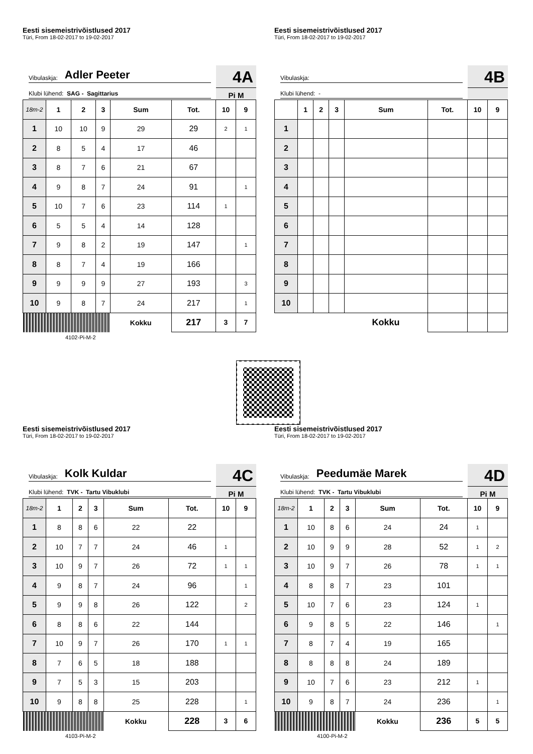Eesti sisemeistrivõistlused 2017
Türi, From 18-02-2017 to 19-02-2017
Vibulaskja: Adler Peeter
Klubi lühend: SAG - Sagittarius
4A
Pi M
| 18m-2 | 1 | 2 | 3 | Sum | Tot. | 10 | 9 |
| 1 | 10 | 10 | 9 | 29 | 29 | 2 | 1 |
| 2 | 8 | 5 | 4 | 17 | 46 | | |
| 3 | 8 | 7 | 6 | 21 | 67 | | |
| 4 | 9 | 8 | 7 | 24 | 91 | | 1 |
| 5 | 10 | 7 | 6 | 23 | 114 | 1 | |
| 6 | 5 | 5 | 4 | 14 | 128 | | |
| 7 | 9 | 8 | 2 | 19 | 147 | | 1 |
| 8 | 8 | 7 | 4 | 19 | 166 | | |
| 9 | 9 | 9 | 9 | 27 | 193 | | 3 |
| 10 | 9 | 8 | 7 | 24 | 217 | | 1 |
| | | | | Kokku | 217 | 3 | 7 |
4102-Pi-M-2
Eesti sisemeistrivõistlused 2017
Türi, From 18-02-2017 to 19-02-2017
Vibulaskja:
Klubi lühend: -
4B
| | 1 | 2 | 3 | Sum | Tot. | 10 | 9 |
| 1 | | | | | | | |
| 2 | | | | | | | |
| 3 | | | | | | | |
| 4 | | | | | | | |
| 5 | | | | | | | |
| 6 | | | | | | | |
| 7 | | | | | | | |
| 8 | | | | | | | |
| 9 | | | | | | | |
| 10 | | | | | | | |
| | | | | Kokku | | | |
Eesti sisemeistrivõistlused 2017
Türi, From 18-02-2017 to 19-02-2017
Vibulaskja: Kolk Kuldar
Klubi lühend: TVK - Tartu Vibuklubi
4C
Pi M
| 18m-2 | 1 | 2 | 3 | Sum | Tot. | 10 | 9 |
| 1 | 8 | 8 | 6 | 22 | 22 | | |
| 2 | 10 | 7 | 7 | 24 | 46 | 1 | |
| 3 | 10 | 9 | 7 | 26 | 72 | 1 | 1 |
| 4 | 9 | 8 | 7 | 24 | 96 | | 1 |
| 5 | 9 | 9 | 8 | 26 | 122 | | 2 |
| 6 | 8 | 8 | 6 | 22 | 144 | | |
| 7 | 10 | 9 | 7 | 26 | 170 | 1 | 1 |
| 8 | 7 | 6 | 5 | 18 | 188 | | |
| 9 | 7 | 5 | 3 | 15 | 203 | | |
| 10 | 9 | 8 | 8 | 25 | 228 | | 1 |
| | | | | Kokku | 228 | 3 | 6 |
4103-Pi-M-2
Eesti sisemeistrivõistlused 2017
Türi, From 18-02-2017 to 19-02-2017
Vibulaskja: Peedumäe Marek
Klubi lühend: TVK - Tartu Vibuklubi
4D
Pi M
| 18m-2 | 1 | 2 | 3 | Sum | Tot. | 10 | 9 |
| 1 | 10 | 8 | 6 | 24 | 24 | 1 | |
| 2 | 10 | 9 | 9 | 28 | 52 | 1 | 2 |
| 3 | 10 | 9 | 7 | 26 | 78 | 1 | 1 |
| 4 | 8 | 8 | 7 | 23 | 101 | | |
| 5 | 10 | 7 | 6 | 23 | 124 | 1 | |
| 6 | 9 | 8 | 5 | 22 | 146 | | 1 |
| 7 | 8 | 7 | 4 | 19 | 165 | | |
| 8 | 8 | 8 | 8 | 24 | 189 | | |
| 9 | 10 | 7 | 6 | 23 | 212 | 1 | |
| 10 | 9 | 8 | 7 | 24 | 236 | | 1 |
| | | | | Kokku | 236 | 5 | 5 |
4100-Pi-M-2